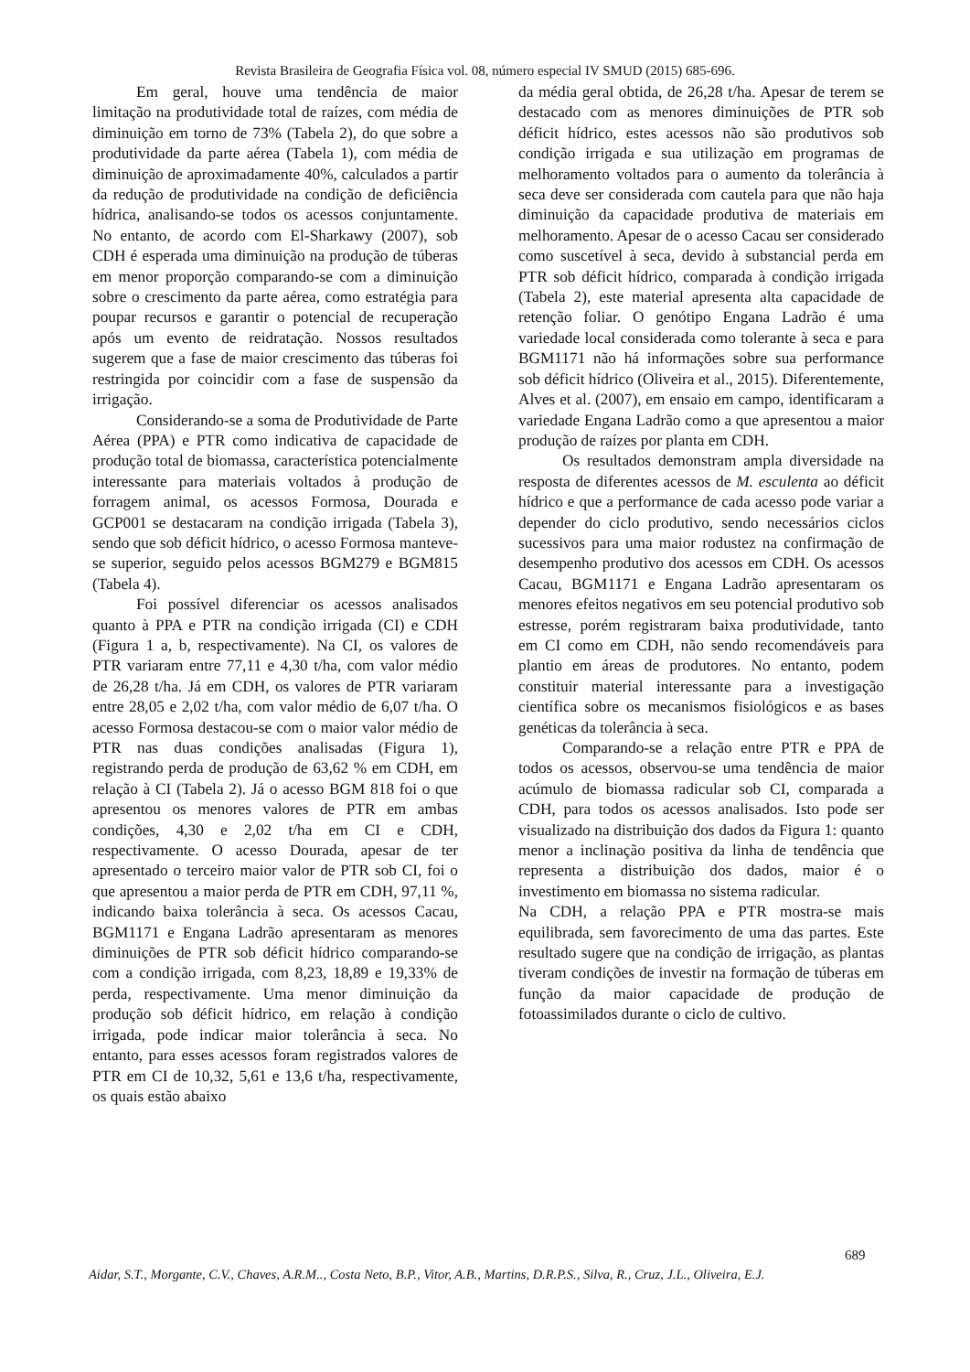Revista Brasileira de Geografia Física vol. 08, número especial IV SMUD (2015) 685-696.
Em geral, houve uma tendência de maior limitação na produtividade total de raízes, com média de diminuição em torno de 73% (Tabela 2), do que sobre a produtividade da parte aérea (Tabela 1), com média de diminuição de aproximadamente 40%, calculados a partir da redução de produtividade na condição de deficiência hídrica, analisando-se todos os acessos conjuntamente. No entanto, de acordo com El-Sharkawy (2007), sob CDH é esperada uma diminuição na produção de túberas em menor proporção comparando-se com a diminuição sobre o crescimento da parte aérea, como estratégia para poupar recursos e garantir o potencial de recuperação após um evento de reidratação. Nossos resultados sugerem que a fase de maior crescimento das túberas foi restringida por coincidir com a fase de suspensão da irrigação.
Considerando-se a soma de Produtividade de Parte Aérea (PPA) e PTR como indicativa de capacidade de produção total de biomassa, característica potencialmente interessante para materiais voltados à produção de forragem animal, os acessos Formosa, Dourada e GCP001 se destacaram na condição irrigada (Tabela 3), sendo que sob déficit hídrico, o acesso Formosa manteve-se superior, seguido pelos acessos BGM279 e BGM815 (Tabela 4).
Foi possível diferenciar os acessos analisados quanto à PPA e PTR na condição irrigada (CI) e CDH (Figura 1 a, b, respectivamente). Na CI, os valores de PTR variaram entre 77,11 e 4,30 t/ha, com valor médio de 26,28 t/ha. Já em CDH, os valores de PTR variaram entre 28,05 e 2,02 t/ha, com valor médio de 6,07 t/ha. O acesso Formosa destacou-se com o maior valor médio de PTR nas duas condições analisadas (Figura 1), registrando perda de produção de 63,62 % em CDH, em relação à CI (Tabela 2). Já o acesso BGM 818 foi o que apresentou os menores valores de PTR em ambas condições, 4,30 e 2,02 t/ha em CI e CDH, respectivamente. O acesso Dourada, apesar de ter apresentado o terceiro maior valor de PTR sob CI, foi o que apresentou a maior perda de PTR em CDH, 97,11 %, indicando baixa tolerância à seca. Os acessos Cacau, BGM1171 e Engana Ladrão apresentaram as menores diminuições de PTR sob déficit hídrico comparando-se com a condição irrigada, com 8,23, 18,89 e 19,33% de perda, respectivamente. Uma menor diminuição da produção sob déficit hídrico, em relação à condição irrigada, pode indicar maior tolerância à seca. No entanto, para esses acessos foram registrados valores de PTR em CI de 10,32, 5,61 e 13,6 t/ha, respectivamente, os quais estão abaixo
da média geral obtida, de 26,28 t/ha. Apesar de terem se destacado com as menores diminuições de PTR sob déficit hídrico, estes acessos não são produtivos sob condição irrigada e sua utilização em programas de melhoramento voltados para o aumento da tolerância à seca deve ser considerada com cautela para que não haja diminuição da capacidade produtiva de materiais em melhoramento. Apesar de o acesso Cacau ser considerado como suscetível à seca, devido à substancial perda em PTR sob déficit hídrico, comparada à condição irrigada (Tabela 2), este material apresenta alta capacidade de retenção foliar. O genótipo Engana Ladrão é uma variedade local considerada como tolerante à seca e para BGM1171 não há informações sobre sua performance sob déficit hídrico (Oliveira et al., 2015). Diferentemente, Alves et al. (2007), em ensaio em campo, identificaram a variedade Engana Ladrão como a que apresentou a maior produção de raízes por planta em CDH.
Os resultados demonstram ampla diversidade na resposta de diferentes acessos de M. esculenta ao déficit hídrico e que a performance de cada acesso pode variar a depender do ciclo produtivo, sendo necessários ciclos sucessivos para uma maior rodustez na confirmação de desempenho produtivo dos acessos em CDH. Os acessos Cacau, BGM1171 e Engana Ladrão apresentaram os menores efeitos negativos em seu potencial produtivo sob estresse, porém registraram baixa produtividade, tanto em CI como em CDH, não sendo recomendáveis para plantio em áreas de produtores. No entanto, podem constituir material interessante para a investigação científica sobre os mecanismos fisiológicos e as bases genéticas da tolerância à seca.
Comparando-se a relação entre PTR e PPA de todos os acessos, observou-se uma tendência de maior acúmulo de biomassa radicular sob CI, comparada a CDH, para todos os acessos analisados. Isto pode ser visualizado na distribuição dos dados da Figura 1: quanto menor a inclinação positiva da linha de tendência que representa a distribuição dos dados, maior é o investimento em biomassa no sistema radicular.
Na CDH, a relação PPA e PTR mostra-se mais equilibrada, sem favorecimento de uma das partes. Este resultado sugere que na condição de irrigação, as plantas tiveram condições de investir na formação de túberas em função da maior capacidade de produção de fotoassimilados durante o ciclo de cultivo.
689
Aidar, S.T., Morgante, C.V., Chaves, A.R.M.., Costa Neto, B.P., Vitor, A.B., Martins, D.R.P.S., Silva, R., Cruz, J.L., Oliveira, E.J.